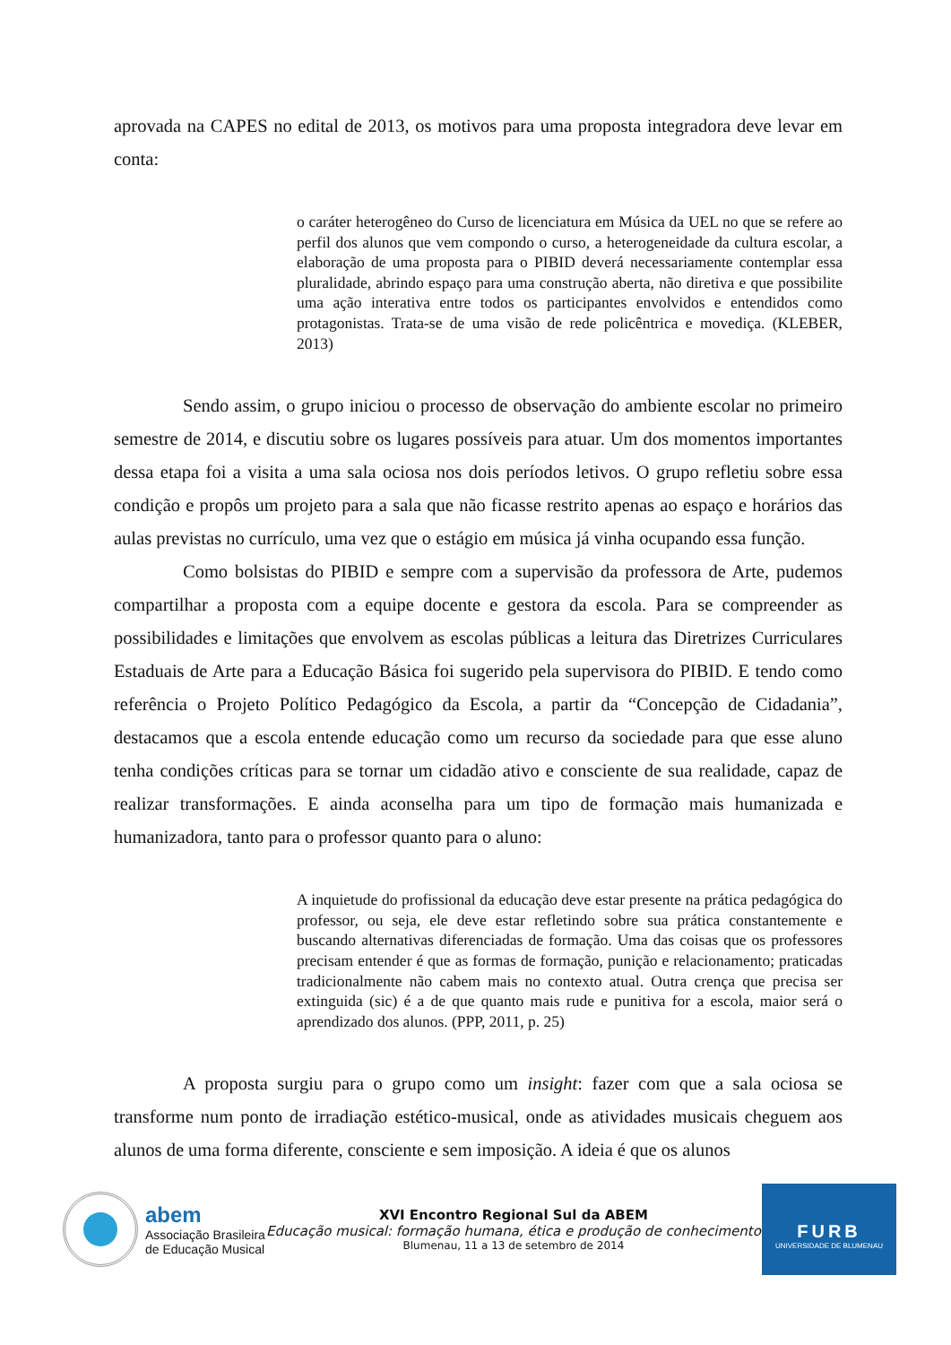aprovada na CAPES no edital de 2013, os motivos para uma proposta integradora deve levar em conta:
o caráter heterogêneo do Curso de licenciatura em Música da UEL no que se refere ao perfil dos alunos que vem compondo o curso, a heterogeneidade da cultura escolar, a elaboração de uma proposta para o PIBID deverá necessariamente contemplar essa pluralidade, abrindo espaço para uma construção aberta, não diretiva e que possibilite uma ação interativa entre todos os participantes envolvidos e entendidos como protagonistas. Trata-se de uma visão de rede policêntrica e movediça. (KLEBER, 2013)
Sendo assim, o grupo iniciou o processo de observação do ambiente escolar no primeiro semestre de 2014, e discutiu sobre os lugares possíveis para atuar. Um dos momentos importantes dessa etapa foi a visita a uma sala ociosa nos dois períodos letivos. O grupo refletiu sobre essa condição e propôs um projeto para a sala que não ficasse restrito apenas ao espaço e horários das aulas previstas no currículo, uma vez que o estágio em música já vinha ocupando essa função.
Como bolsistas do PIBID e sempre com a supervisão da professora de Arte, pudemos compartilhar a proposta com a equipe docente e gestora da escola. Para se compreender as possibilidades e limitações que envolvem as escolas públicas a leitura das Diretrizes Curriculares Estaduais de Arte para a Educação Básica foi sugerido pela supervisora do PIBID. E tendo como referência o Projeto Político Pedagógico da Escola, a partir da “Concepção de Cidadania”, destacamos que a escola entende educação como um recurso da sociedade para que esse aluno tenha condições críticas para se tornar um cidadão ativo e consciente de sua realidade, capaz de realizar transformações. E ainda aconselha para um tipo de formação mais humanizada e humanizadora, tanto para o professor quanto para o aluno:
A inquietude do profissional da educação deve estar presente na prática pedagógica do professor, ou seja, ele deve estar refletindo sobre sua prática constantemente e buscando alternativas diferenciadas de formação. Uma das coisas que os professores precisam entender é que as formas de formação, punição e relacionamento; praticadas tradicionalmente não cabem mais no contexto atual. Outra crença que precisa ser extinguida (sic) é a de que quanto mais rude e punitiva for a escola, maior será o aprendizado dos alunos. (PPP, 2011, p. 25)
A proposta surgiu para o grupo como um insight: fazer com que a sala ociosa se transforme num ponto de irradiação estético-musical, onde as atividades musicais cheguem aos alunos de uma forma diferente, consciente e sem imposição. A ideia é que os alunos
abem
Associação Brasileira
de Educação Musical
XVI Encontro Regional Sul da ABEM
Educação musical: formação humana, ética e produção de conhecimento
Blumenau, 11 a 13 de setembro de 2014
FURB
UNIVERSIDADE DE BLUMENAU